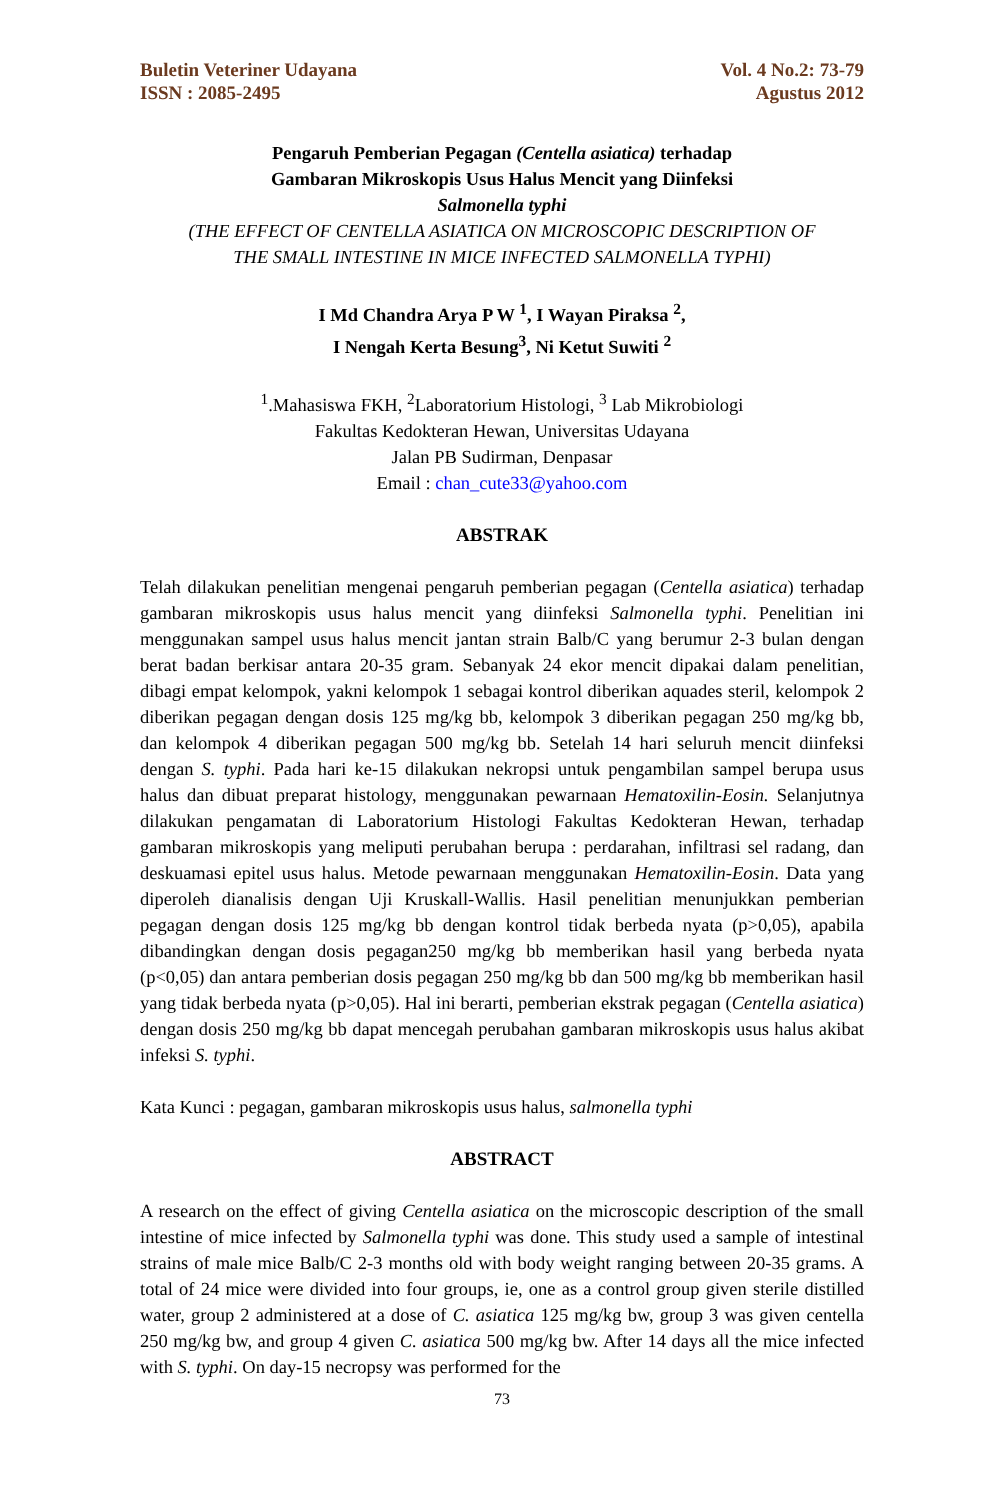Buletin Veteriner Udayana
ISSN : 2085-2495
Vol. 4 No.2: 73-79
Agustus 2012
Pengaruh Pemberian Pegagan (Centella asiatica) terhadap
Gambaran Mikroskopis Usus Halus Mencit yang Diinfeksi
Salmonella typhi
(THE EFFECT OF CENTELLA ASIATICA ON MICROSCOPIC DESCRIPTION OF
THE SMALL INTESTINE IN MICE INFECTED SALMONELLA TYPHI)
I Md Chandra Arya P W <sup>1</sup>, I Wayan Piraksa <sup>2</sup>,
I Nengah Kerta Besung<sup>3</sup>, Ni Ketut Suwiti <sup>2</sup>
<sup>1</sup>.Mahasiswa FKH, <sup>2</sup>Laboratorium Histologi, <sup>3</sup> Lab Mikrobiologi
Fakultas Kedokteran Hewan, Universitas Udayana
Jalan PB Sudirman, Denpasar
Email : chan_cute33@yahoo.com
ABSTRAK
Telah dilakukan penelitian mengenai pengaruh pemberian pegagan (Centella asiatica) terhadap gambaran mikroskopis usus halus mencit yang diinfeksi Salmonella typhi. Penelitian ini menggunakan sampel usus halus mencit jantan strain Balb/C yang berumur 2-3 bulan dengan berat badan berkisar antara 20-35 gram. Sebanyak 24 ekor mencit dipakai dalam penelitian, dibagi empat kelompok, yakni kelompok 1 sebagai kontrol diberikan aquades steril, kelompok 2 diberikan pegagan dengan dosis 125 mg/kg bb, kelompok 3 diberikan pegagan 250 mg/kg bb, dan kelompok 4 diberikan pegagan 500 mg/kg bb. Setelah 14 hari seluruh mencit diinfeksi dengan S. typhi. Pada hari ke-15 dilakukan nekropsi untuk pengambilan sampel berupa usus halus dan dibuat preparat histology, menggunakan pewarnaan Hematoxilin-Eosin. Selanjutnya dilakukan pengamatan di Laboratorium Histologi Fakultas Kedokteran Hewan, terhadap gambaran mikroskopis yang meliputi perubahan berupa : perdarahan, infiltrasi sel radang, dan deskuamasi epitel usus halus. Metode pewarnaan menggunakan Hematoxilin-Eosin. Data yang diperoleh dianalisis dengan Uji Kruskall-Wallis. Hasil penelitian menunjukkan pemberian pegagan dengan dosis 125 mg/kg bb dengan kontrol tidak berbeda nyata (p>0,05), apabila dibandingkan dengan dosis pegagan250 mg/kg bb memberikan hasil yang berbeda nyata (p<0,05) dan antara pemberian dosis pegagan 250 mg/kg bb dan 500 mg/kg bb memberikan hasil yang tidak berbeda nyata (p>0,05). Hal ini berarti, pemberian ekstrak pegagan (Centella asiatica) dengan dosis 250 mg/kg bb dapat mencegah perubahan gambaran mikroskopis usus halus akibat infeksi S. typhi.
Kata Kunci : pegagan, gambaran mikroskopis usus halus, salmonella typhi
ABSTRACT
A research on the effect of giving Centella asiatica on the microscopic description of the small intestine of mice infected by Salmonella typhi was done. This study used a sample of intestinal strains of male mice Balb/C 2-3 months old with body weight ranging between 20-35 grams. A total of 24 mice were divided into four groups, ie, one as a control group given sterile distilled water, group 2 administered at a dose of C. asiatica 125 mg/kg bw, group 3 was given centella 250 mg/kg bw, and group 4 given C. asiatica 500 mg/kg bw. After 14 days all the mice infected with S. typhi. On day-15 necropsy was performed for the
73